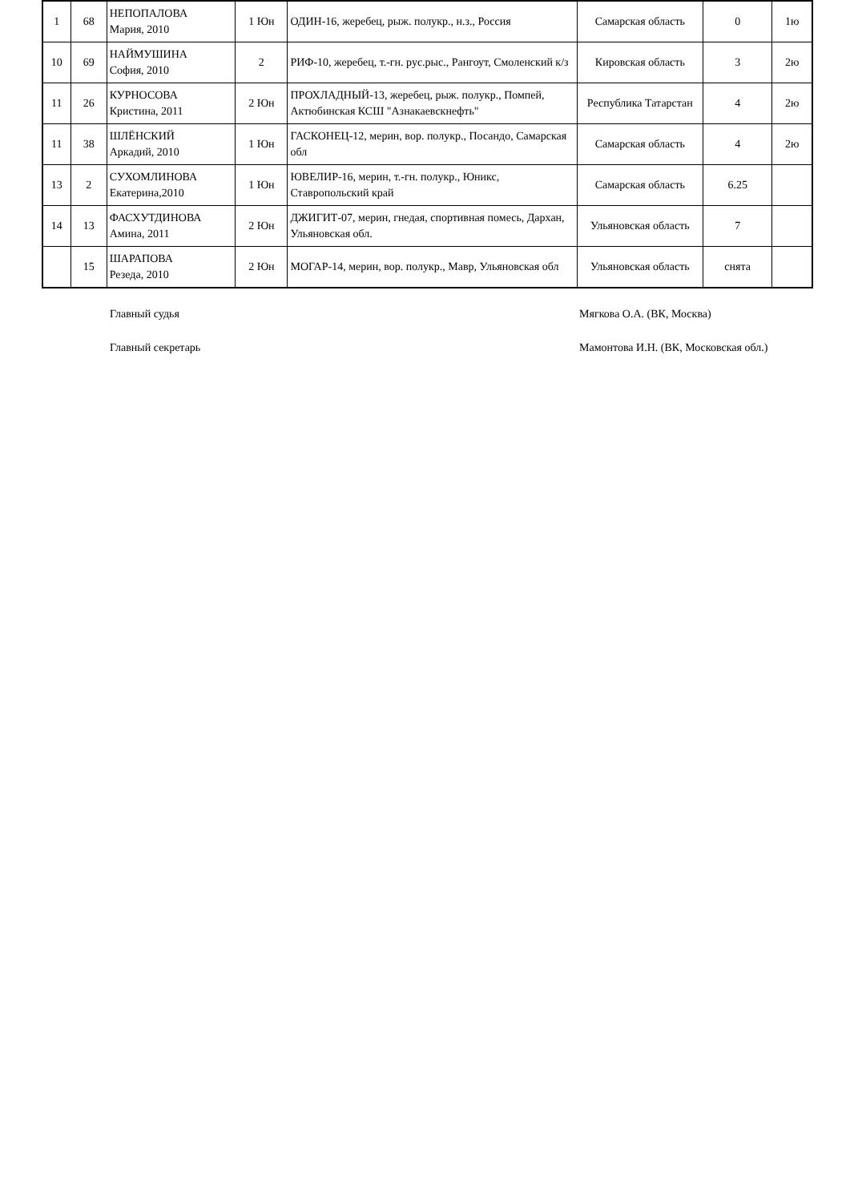| 1 | 68 | НЕПОПАЛОВА Мария, 2010 | 1 Юн | ОДИН-16, жеребец, рыж. полукр., н.з., Россия | Самарская область | 0 | 1ю |
| 10 | 69 | НАЙМУШИНА София, 2010 | 2 | РИФ-10, жеребец, т.-гн. рус.рыс., Рангоут, Смоленский к/з | Кировская область | 3 | 2ю |
| 11 | 26 | КУРНОСОВА Кристина, 2011 | 2 Юн | ПРОХЛАДНЫЙ-13, жеребец, рыж. полукр., Помпей, Актюбинская КСШ "Азнакаевскнефть" | Республика Татарстан | 4 | 2ю |
| 11 | 38 | ШЛЁНСКИЙ Аркадий, 2010 | 1 Юн | ГАСКОНЕЦ-12, мерин, вор. полукр., Посандо, Самарская обл | Самарская область | 4 | 2ю |
| 13 | 2 | СУХОМЛИНОВА Екатерина,2010 | 1 Юн | ЮВЕЛИР-16, мерин, т.-гн. полукр., Юникс, Ставропольский край | Самарская область | 6.25 | |
| 14 | 13 | ФАСХУТДИНОВА Амина, 2011 | 2 Юн | ДЖИГИТ-07, мерин, гнедая, спортивная помесь, Дархан, Ульяновская обл. | Ульяновская область | 7 | |
| | 15 | ШАРАПОВА Резеда, 2010 | 2 Юн | МОГАР-14, мерин, вор. полукр., Мавр, Ульяновская обл | Ульяновская область | снята | |
Главный судья Мягкова О.А. (ВК, Москва)
Главный секретарь Мамонтова И.Н. (ВК, Московская обл.)